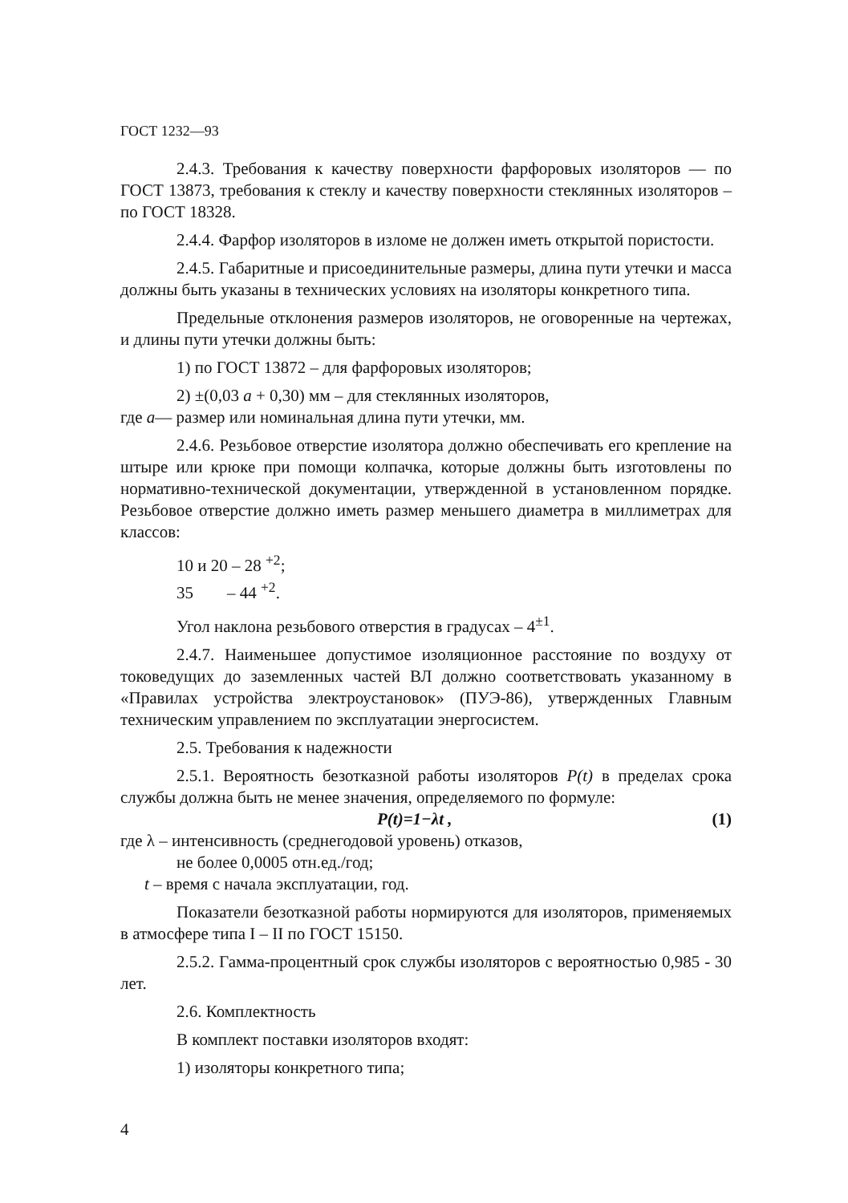ГОСТ 1232—93
2.4.3. Требования к качеству поверхности фарфоровых изоляторов — по ГОСТ 13873, требования к стеклу и качеству поверхности стеклянных изоляторов – по ГОСТ 18328.
2.4.4. Фарфор изоляторов в изломе не должен иметь открытой пористости.
2.4.5. Габаритные и присоединительные размеры, длина пути утечки и масса должны быть указаны в технических условиях на изоляторы конкретного типа.
Предельные отклонения размеров изоляторов, не оговоренные на чертежах, и длины пути утечки должны быть:
1) по ГОСТ 13872 – для фарфоровых изоляторов;
2) ±(0,03 a + 0,30) мм – для стеклянных изоляторов,
где a— размер или номинальная длина пути утечки, мм.
2.4.6. Резьбовое отверстие изолятора должно обеспечивать его крепление на штыре или крюке при помощи колпачка, которые должны быть изготовлены по нормативно-технической документации, утвержденной в установленном порядке. Резьбовое отверстие должно иметь размер меньшего диаметра в миллиметрах для классов:
10 и 20 – 28 <sup>+2</sup>;
35 – 44 <sup>+2</sup>.
Угол наклона резьбового отверстия в градусах – 4<sup>±1</sup>.
2.4.7. Наименьшее допустимое изоляционное расстояние по воздуху от токоведущих до заземленных частей ВЛ должно соответствовать указанному в «Правилах устройства электроустановок» (ПУЭ-86), утвержденных Главным техническим управлением по эксплуатации энергосистем.
2.5. Требования к надежности
2.5.1. Вероятность безотказной работы изоляторов P(t) в пределах срока службы должна быть не менее значения, определяемого по формуле:
P(t)=1−λt , (1)
где λ – интенсивность (среднегодовой уровень) отказов,
не более 0,0005 отн.ед./год;
t – время с начала эксплуатации, год.
Показатели безотказной работы нормируются для изоляторов, применяемых в атмосфере типа I – II по ГОСТ 15150.
2.5.2. Гамма-процентный срок службы изоляторов с вероятностью 0,985 - 30 лет.
2.6. Комплектность
В комплект поставки изоляторов входят:
1) изоляторы конкретного типа;
4